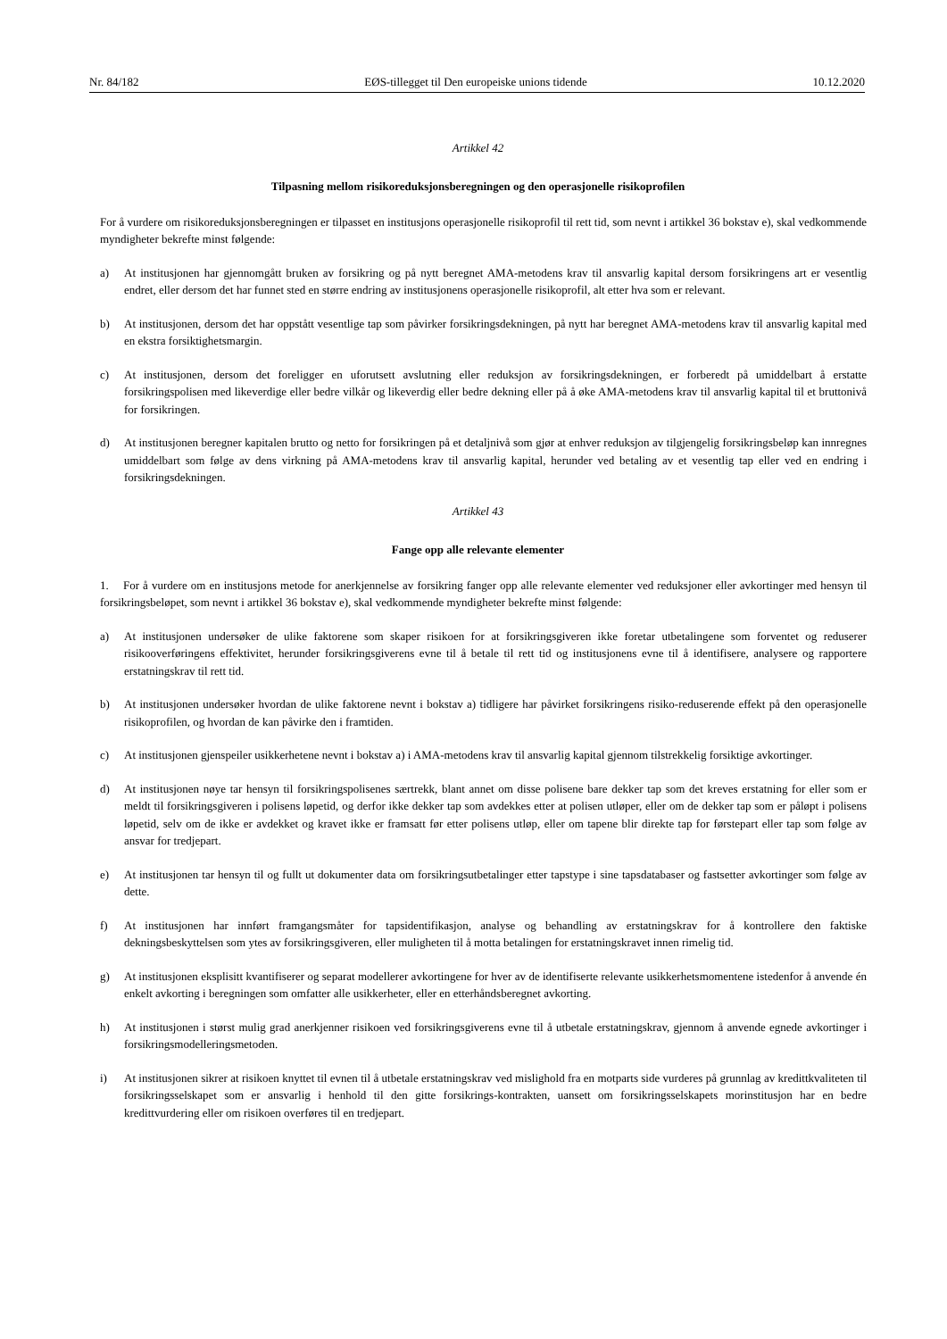Nr. 84/182 EØS-tillegget til Den europeiske unions tidende 10.12.2020
Artikkel 42
Tilpasning mellom risikoreduksjonsberegningen og den operasjonelle risikoprofilen
For å vurdere om risikoreduksjonsberegningen er tilpasset en institusjons operasjonelle risikoprofil til rett tid, som nevnt i artikkel 36 bokstav e), skal vedkommende myndigheter bekrefte minst følgende:
a) At institusjonen har gjennomgått bruken av forsikring og på nytt beregnet AMA-metodens krav til ansvarlig kapital dersom forsikringens art er vesentlig endret, eller dersom det har funnet sted en større endring av institusjonens operasjonelle risikoprofil, alt etter hva som er relevant.
b) At institusjonen, dersom det har oppstått vesentlige tap som påvirker forsikringsdekningen, på nytt har beregnet AMA-metodens krav til ansvarlig kapital med en ekstra forsiktighetsmargin.
c) At institusjonen, dersom det foreligger en uforutsett avslutning eller reduksjon av forsikringsdekningen, er forberedt på umiddelbart å erstatte forsikringspolisen med likeverdige eller bedre vilkår og likeverdig eller bedre dekning eller på å øke AMA-metodens krav til ansvarlig kapital til et bruttonivå for forsikringen.
d) At institusjonen beregner kapitalen brutto og netto for forsikringen på et detaljnivå som gjør at enhver reduksjon av tilgjengelig forsikringsbeløp kan innregnes umiddelbart som følge av dens virkning på AMA-metodens krav til ansvarlig kapital, herunder ved betaling av et vesentlig tap eller ved en endring i forsikringsdekningen.
Artikkel 43
Fange opp alle relevante elementer
1. For å vurdere om en institusjons metode for anerkjennelse av forsikring fanger opp alle relevante elementer ved reduksjoner eller avkortinger med hensyn til forsikringsbeløpet, som nevnt i artikkel 36 bokstav e), skal vedkommende myndigheter bekrefte minst følgende:
a) At institusjonen undersøker de ulike faktorene som skaper risikoen for at forsikringsgiveren ikke foretar utbetalingene som forventet og reduserer risikooverføringens effektivitet, herunder forsikringsgiverens evne til å betale til rett tid og institusjonens evne til å identifisere, analysere og rapportere erstatningskrav til rett tid.
b) At institusjonen undersøker hvordan de ulike faktorene nevnt i bokstav a) tidligere har påvirket forsikringens risiko-reduserende effekt på den operasjonelle risikoprofilen, og hvordan de kan påvirke den i framtiden.
c) At institusjonen gjenspeiler usikkerhetene nevnt i bokstav a) i AMA-metodens krav til ansvarlig kapital gjennom tilstrekkelig forsiktige avkortinger.
d) At institusjonen nøye tar hensyn til forsikringspolisenes særtrekk, blant annet om disse polisene bare dekker tap som det kreves erstatning for eller som er meldt til forsikringsgiveren i polisens løpetid, og derfor ikke dekker tap som avdekkes etter at polisen utløper, eller om de dekker tap som er påløpt i polisens løpetid, selv om de ikke er avdekket og kravet ikke er framsatt før etter polisens utløp, eller om tapene blir direkte tap for førstepart eller tap som følge av ansvar for tredjepart.
e) At institusjonen tar hensyn til og fullt ut dokumenter data om forsikringsutbetalinger etter tapstype i sine tapsdatabaser og fastsetter avkortinger som følge av dette.
f) At institusjonen har innført framgangsmåter for tapsidentifikasjon, analyse og behandling av erstatningskrav for å kontrollere den faktiske dekningsbeskyttelsen som ytes av forsikringsgiveren, eller muligheten til å motta betalingen for erstatningskravet innen rimelig tid.
g) At institusjonen eksplisitt kvantifiserer og separat modellerer avkortingene for hver av de identifiserte relevante usikkerhetsmomentene istedenfor å anvende én enkelt avkorting i beregningen som omfatter alle usikkerheter, eller en etterhåndsberegnet avkorting.
h) At institusjonen i størst mulig grad anerkjenner risikoen ved forsikringsgiverens evne til å utbetale erstatningskrav, gjennom å anvende egnede avkortinger i forsikringsmodelleringsmetoden.
i) At institusjonen sikrer at risikoen knyttet til evnen til å utbetale erstatningskrav ved mislighold fra en motparts side vurderes på grunnlag av kredittkvaliteten til forsikringsselskapet som er ansvarlig i henhold til den gitte forsikrings-kontrakten, uansett om forsikringsselskapets morinstitusjon har en bedre kredittvurdering eller om risikoen overføres til en tredjepart.